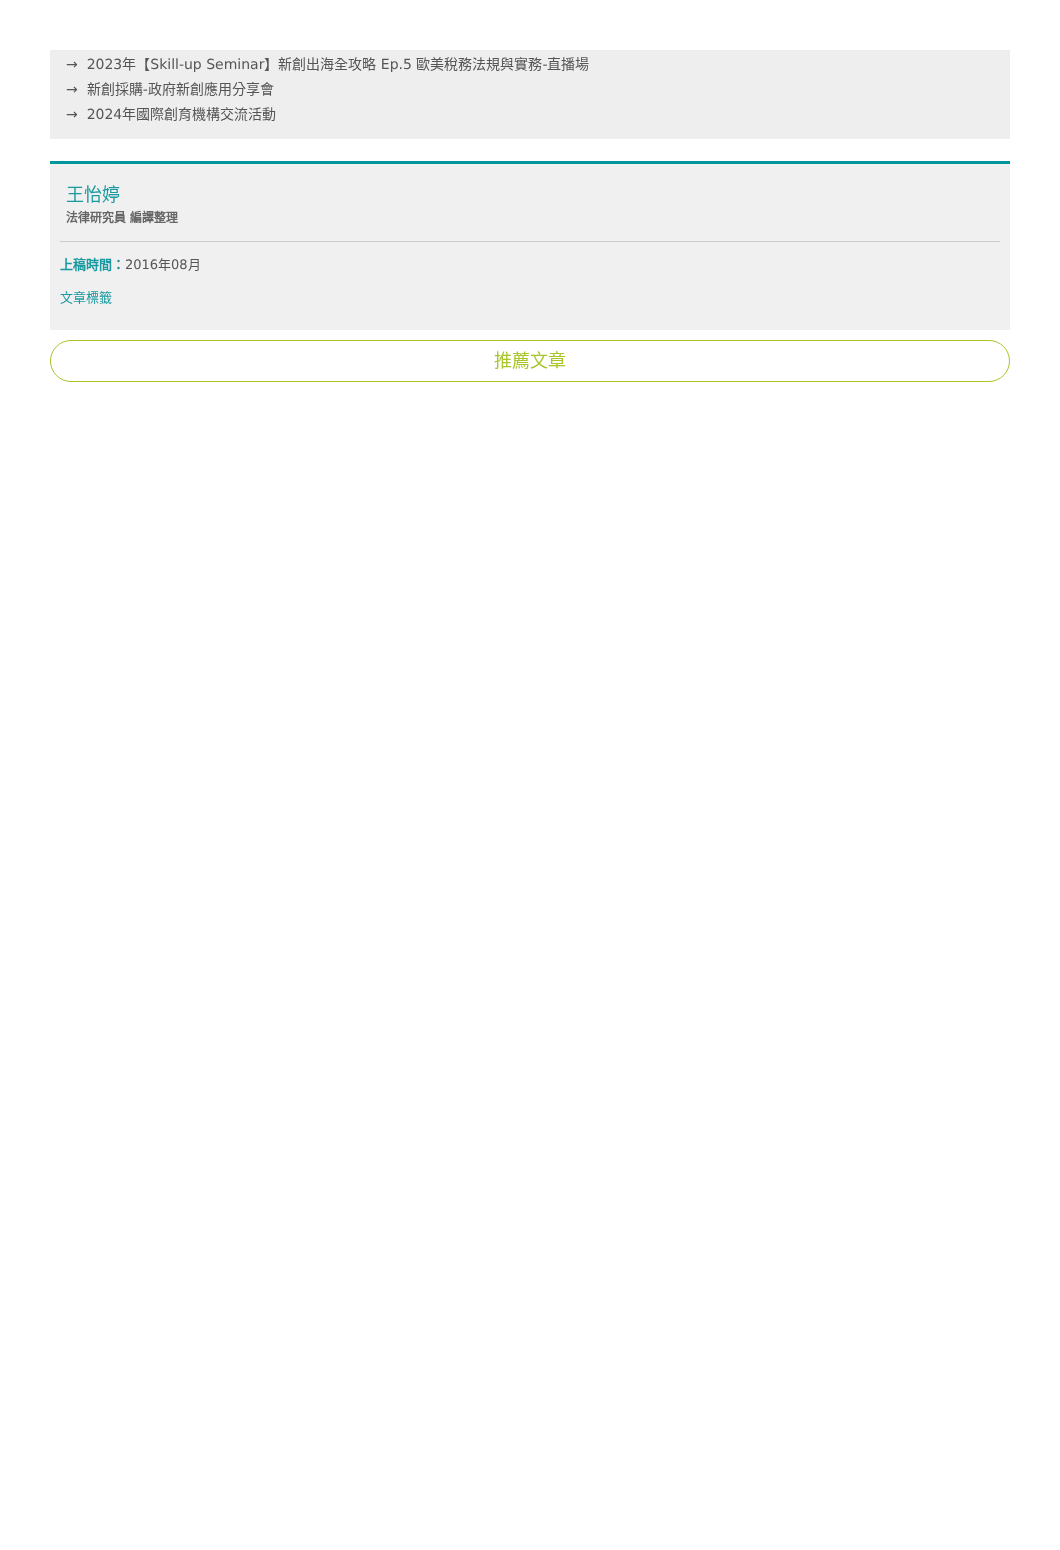→ 2023年【Skill-up Seminar】新創出海全攻略 Ep.5 歐美稅務法規與實務-直播場
→ 新創採購-政府新創應用分享會
→ 2024年國際創育機構交流活動
王怡婷
法律研究員 編譯整理
上稿時間：2016年08月
文章標籤
推薦文章